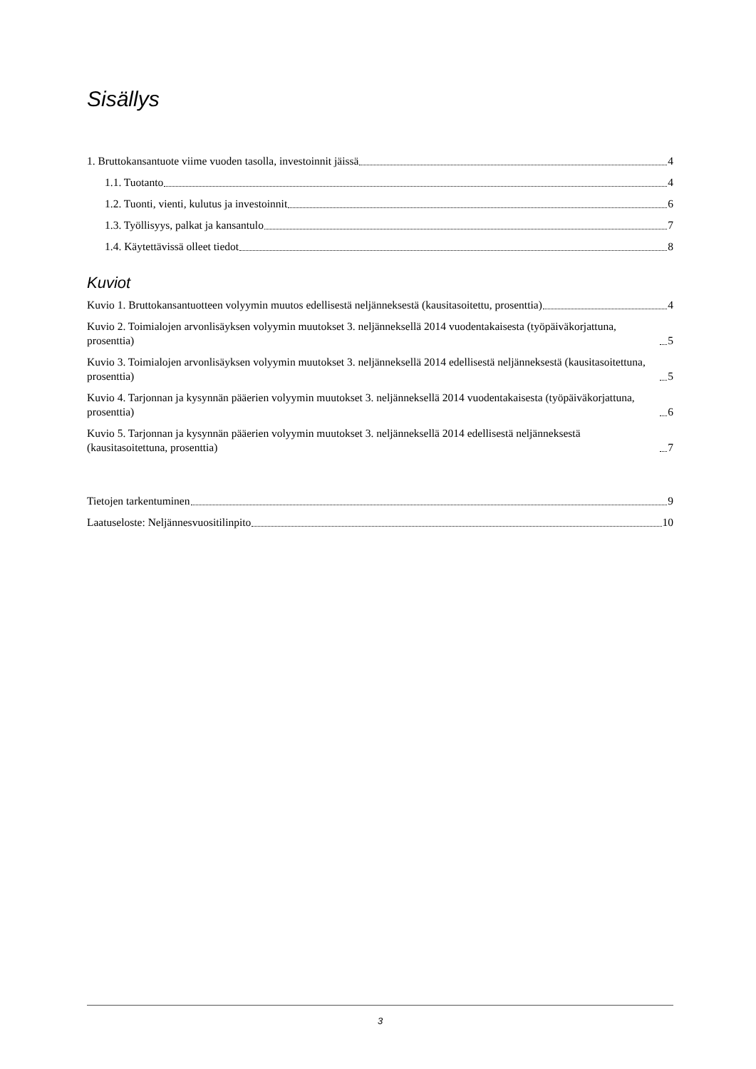Sisällys
1. Bruttokansantuote viime vuoden tasolla, investoinnit jäissä 4
1.1. Tuotanto 4
1.2. Tuonti, vienti, kulutus ja investoinnit 6
1.3. Työllisyys, palkat ja kansantulo 7
1.4. Käytettävissä olleet tiedot 8
Kuviot
Kuvio 1. Bruttokansantuotteen volyymin muutos edellisestä neljänneksestä (kausitasoitettu, prosenttia) 4
Kuvio 2. Toimialojen arvonlisäyksen volyymin muutokset 3. neljänneksellä 2014 vuodentakaisesta (työpäiväkorjattuna, prosenttia) 5
Kuvio 3. Toimialojen arvonlisäyksen volyymin muutokset 3. neljänneksellä 2014 edellisestä neljänneksestä (kausitasoitettuna, prosenttia) 5
Kuvio 4. Tarjonnan ja kysynnän pääerien volyymin muutokset 3. neljänneksellä 2014 vuodentakaisesta (työpäiväkorjattuna, prosenttia) 6
Kuvio 5. Tarjonnan ja kysynnän pääerien volyymin muutokset 3. neljänneksellä 2014 edellisestä neljänneksestä (kausitasoitettuna, prosenttia) 7
Tietojen tarkentuminen 9
Laatuseloste: Neljännesvuositilinpito 10
3